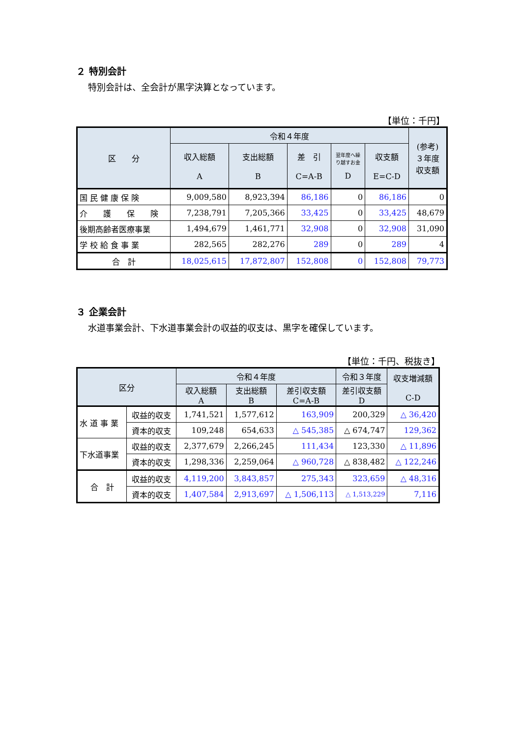２ 特別会計
特別会計は、全会計が黒字決算となっています。
【単位：千円】
| 区 分 | 令和４年度 | | | | | (参考) ３年度 収支額 |
| --- | --- | --- | --- | --- | --- | --- |
| | 収入総額 A | 支出総額 B | 差 引 C=A-B | 翌年度へ繰 り越すお金 D | 収支額 E=C-D | |
| 国 民 健 康 保 険 | 9,009,580 | 8,923,394 | 86,186 | 0 | 86,186 | 0 |
| 介 護 保 険 | 7,238,791 | 7,205,366 | 33,425 | 0 | 33,425 | 48,679 |
| 後期高齢者医療事業 | 1,494,679 | 1,461,771 | 32,908 | 0 | 32,908 | 31,090 |
| 学 校 給 食 事 業 | 282,565 | 282,276 | 289 | 0 | 289 | 4 |
| 合 計 | 18,025,615 | 17,872,807 | 152,808 | 0 | 152,808 | 79,773 |
３ 企業会計
水道事業会計、下水道事業会計の収益的収支は、黒字を確保しています。
【単位：千円、税抜き】
| 区分 | | 令和４年度 | | | 令和３年度 | 収支増減額 C-D |
| --- | --- | --- | --- | --- | --- | --- |
| | | 収入総額 A | 支出総額 B | 差引収支額 C=A-B | 差引収支額 D | |
| 水 道 事 業 | 収益的収支 | 1,741,521 | 1,577,612 | 163,909 | 200,329 | △ 36,420 |
| | 資本的収支 | 109,248 | 654,633 | △ 545,385 | △ 674,747 | 129,362 |
| 下水道事業 | 収益的収支 | 2,377,679 | 2,266,245 | 111,434 | 123,330 | △ 11,896 |
| | 資本的収支 | 1,298,336 | 2,259,064 | △ 960,728 | △ 838,482 | △ 122,246 |
| 合 計 | 収益的収支 | 4,119,200 | 3,843,857 | 275,343 | 323,659 | △ 48,316 |
| | 資本的収支 | 1,407,584 | 2,913,697 | △ 1,506,113 | △ 1,513,229 | 7,116 |